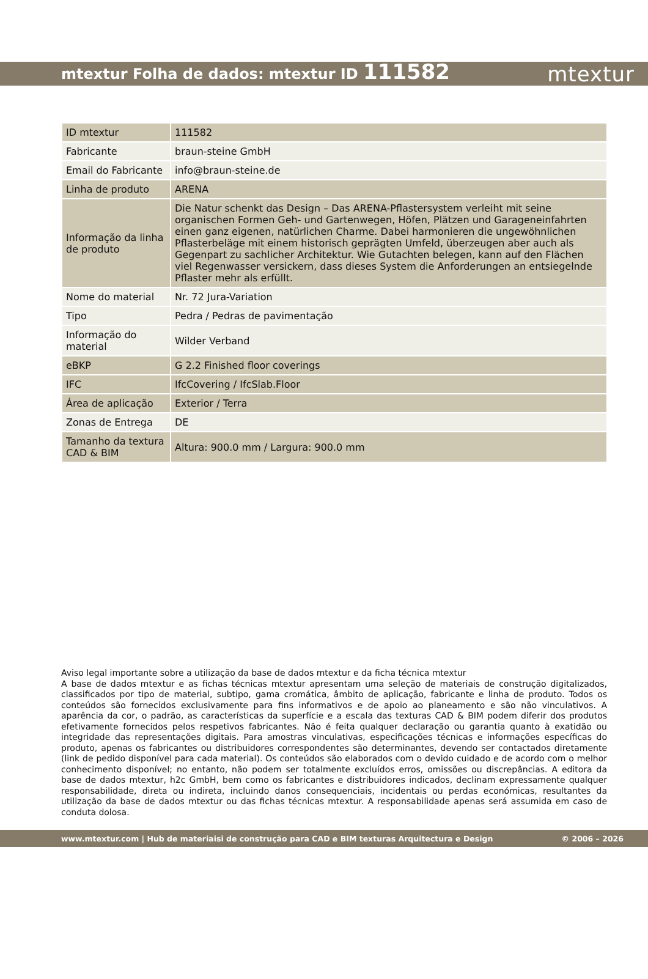mtextur Folha de dados: mtextur ID 111582
mtextur
| ID mtextur | 111582 |
| Fabricante | braun-steine GmbH |
| Email do Fabricante | info@braun-steine.de |
| Linha de produto | ARENA |
| Informação da linha de produto | Die Natur schenkt das Design – Das ARENA-Pflastersystem verleiht mit seine organischen Formen Geh- und Gartenwegen, Höfen, Plätzen und Garageneinfahrten einen ganz eigenen, natürlichen Charme. Dabei harmonieren die ungewöhnlichen Pflasterbeläge mit einem historisch geprägten Umfeld, überzeugen aber auch als Gegenpart zu sachlicher Architektur. Wie Gutachten belegen, kann auf den Flächen viel Regenwasser versickern, dass dieses System die Anforderungen an entsiegelnde Pflaster mehr als erfüllt. |
| Nome do material | Nr. 72 Jura-Variation |
| Tipo | Pedra / Pedras de pavimentação |
| Informação do material | Wilder Verband |
| eBKP | G 2.2 Finished floor coverings |
| IFC | IfcCovering / IfcSlab.Floor |
| Área de aplicação | Exterior / Terra |
| Zonas de Entrega | DE |
| Tamanho da textura CAD & BIM | Altura: 900.0 mm / Largura: 900.0 mm |
Aviso legal importante sobre a utilização da base de dados mtextur e da ficha técnica mtextur
A base de dados mtextur e as fichas técnicas mtextur apresentam uma seleção de materiais de construção digitalizados, classificados por tipo de material, subtipo, gama cromática, âmbito de aplicação, fabricante e linha de produto. Todos os conteúdos são fornecidos exclusivamente para fins informativos e de apoio ao planeamento e são não vinculativos. A aparência da cor, o padrão, as características da superfície e a escala das texturas CAD & BIM podem diferir dos produtos efetivamente fornecidos pelos respetivos fabricantes. Não é feita qualquer declaração ou garantia quanto à exatidão ou integridade das representações digitais. Para amostras vinculativas, especificações técnicas e informações específicas do produto, apenas os fabricantes ou distribuidores correspondentes são determinantes, devendo ser contactados diretamente (link de pedido disponível para cada material). Os conteúdos são elaborados com o devido cuidado e de acordo com o melhor conhecimento disponível; no entanto, não podem ser totalmente excluídos erros, omissões ou discrepâncias. A editora da base de dados mtextur, h2c GmbH, bem como os fabricantes e distribuidores indicados, declinam expressamente qualquer responsabilidade, direta ou indireta, incluindo danos consequenciais, incidentais ou perdas económicas, resultantes da utilização da base de dados mtextur ou das fichas técnicas mtextur. A responsabilidade apenas será assumida em caso de conduta dolosa.
www.mtextur.com | Hub de materiaisi de construção para CAD e BIM texturas Arquitectura e Design © 2006 – 2026